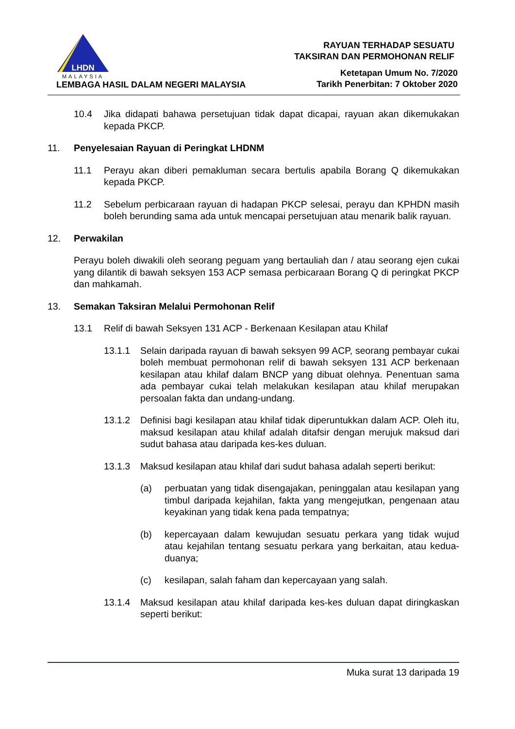LHDN
MALAYSIA
LEMBAGA HASIL DALAM NEGERI MALAYSIA
RAYUAN TERHADAP SESUATU
TAKSIRAN DAN PERMOHONAN RELIF
Ketetapan Umum No. 7/2020
Tarikh Penerbitan: 7 Oktober 2020
10.4 Jika didapati bahawa persetujuan tidak dapat dicapai, rayuan akan dikemukakan kepada PKCP.
11. Penyelesaian Rayuan di Peringkat LHDNM
11.1 Perayu akan diberi pemakluman secara bertulis apabila Borang Q dikemukakan kepada PKCP.
11.2 Sebelum perbicaraan rayuan di hadapan PKCP selesai, perayu dan KPHDN masih boleh berunding sama ada untuk mencapai persetujuan atau menarik balik rayuan.
12. Perwakilan
Perayu boleh diwakili oleh seorang peguam yang bertauliah dan / atau seorang ejen cukai yang dilantik di bawah seksyen 153 ACP semasa perbicaraan Borang Q di peringkat PKCP dan mahkamah.
13. Semakan Taksiran Melalui Permohonan Relif
13.1 Relif di bawah Seksyen 131 ACP - Berkenaan Kesilapan atau Khilaf
13.1.1 Selain daripada rayuan di bawah seksyen 99 ACP, seorang pembayar cukai boleh membuat permohonan relif di bawah seksyen 131 ACP berkenaan kesilapan atau khilaf dalam BNCP yang dibuat olehnya. Penentuan sama ada pembayar cukai telah melakukan kesilapan atau khilaf merupakan persoalan fakta dan undang-undang.
13.1.2 Definisi bagi kesilapan atau khilaf tidak diperuntukkan dalam ACP. Oleh itu, maksud kesilapan atau khilaf adalah ditafsir dengan merujuk maksud dari sudut bahasa atau daripada kes-kes duluan.
13.1.3 Maksud kesilapan atau khilaf dari sudut bahasa adalah seperti berikut:
(a) perbuatan yang tidak disengajakan, peninggalan atau kesilapan yang timbul daripada kejahilan, fakta yang mengejutkan, pengenaan atau keyakinan yang tidak kena pada tempatnya;
(b) kepercayaan dalam kewujudan sesuatu perkara yang tidak wujud atau kejahilan tentang sesuatu perkara yang berkaitan, atau kedua-duanya;
(c) kesilapan, salah faham dan kepercayaan yang salah.
13.1.4 Maksud kesilapan atau khilaf daripada kes-kes duluan dapat diringkaskan seperti berikut:
Muka surat 13 daripada 19